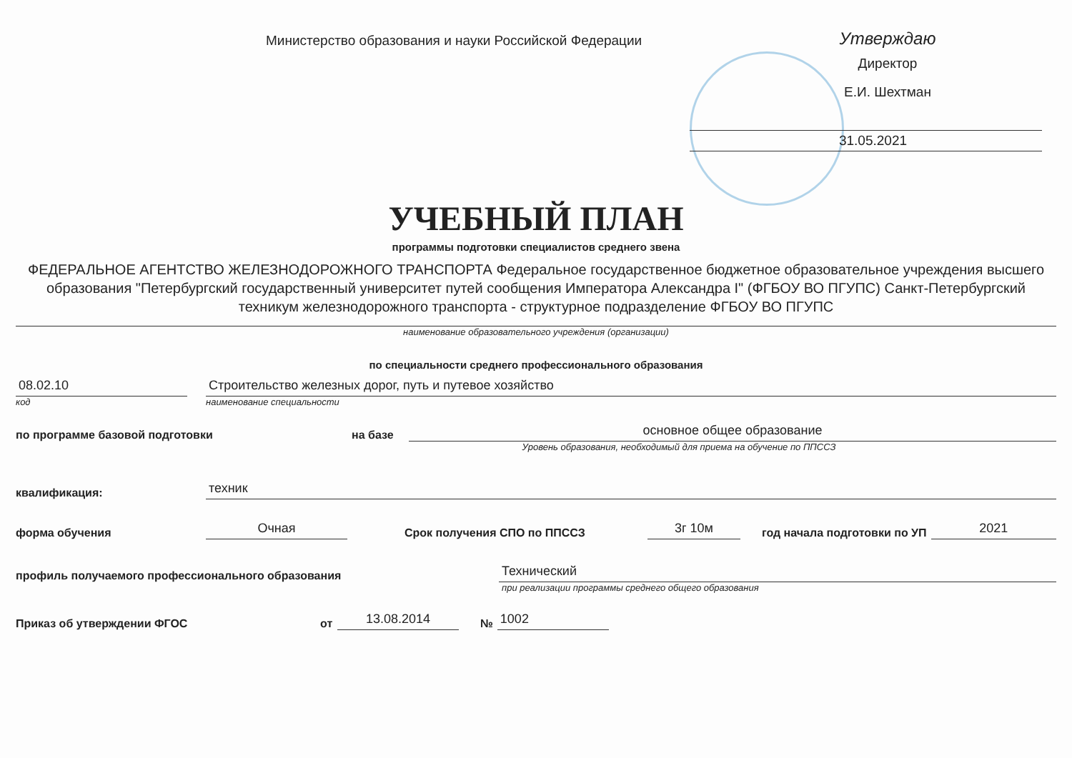Министерство образования и науки Российской Федерации
Утверждаю
Директор
Е.И. Шехтман
31.05.2021
УЧЕБНЫЙ ПЛАН
программы подготовки специалистов среднего звена
ФЕДЕРАЛЬНОЕ АГЕНТСТВО ЖЕЛЕЗНОДОРОЖНОГО ТРАНСПОРТА Федеральное государственное бюджетное образовательное учреждения высшего образования "Петербургский государственный университет путей сообщения Императора Александра I" (ФГБОУ ВО ПГУПС) Санкт-Петербургский техникум железнодорожного транспорта - структурное подразделение ФГБОУ ВО ПГУПС
наименование образовательного учреждения (организации)
по специальности среднего профессионального образования
08.02.10
Строительство железных дорог, путь и путевое хозяйство
код
наименование специальности
по программе базовой подготовки
на базе
основное общее образование
Уровень образования, необходимый для приема на обучение по ППССЗ
квалификация:
техник
форма обучения
Очная
Срок получения СПО по ППССЗ
3г 10м
год начала подготовки по УП
2021
профиль получаемого профессионального образования
Технический
при реализации программы среднего общего образования
Приказ об утверждении ФГОС
от
13.08.2014
№
1002